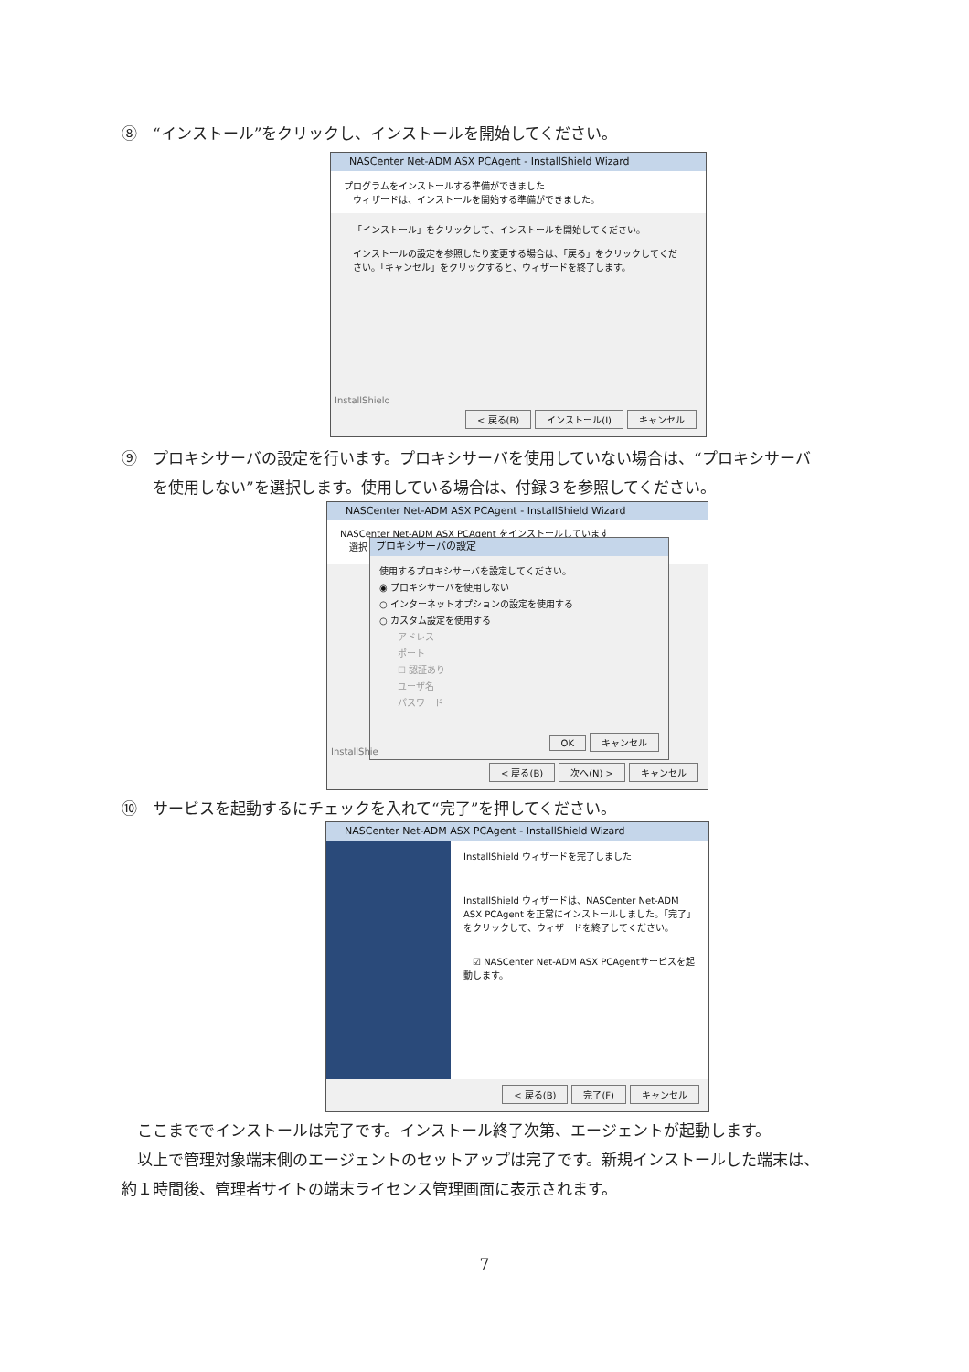⑧　“インストール”をクリックし、インストールを開始してください。
NASCenter Net-ADM ASX PCAgent - InstallShield Wizard
プログラムをインストールする準備ができました
　ウィザードは、インストールを開始する準備ができました。
「インストール」をクリックして、インストールを開始してください。
インストールの設定を参照したり変更する場合は、「戻る」をクリックしてください。「キャンセル」をクリックすると、ウィザードを終了します。
InstallShield
< 戻る(B) インストール(I) キャンセル
⑨　プロキシサーバの設定を行います。プロキシサーバを使用していない場合は、“プロキシサーバ
　　を使用しない”を選択します。使用している場合は、付録３を参照してください。
NASCenter Net-ADM ASX PCAgent - InstallShield Wizard
NASCenter Net-ADM ASX PCAgent をインストールしています
　選択
プロキシサーバの設定
使用するプロキシサーバを設定してください。
◉ プロキシサーバを使用しない
○ インターネットオプションの設定を使用する
○ カスタム設定を使用する
　　アドレス
　　ポート
　　☐ 認証あり
　　ユーザ名
　　パスワード
OK キャンセル
InstallShie
< 戻る(B) 次へ(N) > キャンセル
⑩　サービスを起動するにチェックを入れて“完了”を押してください。
NASCenter Net-ADM ASX PCAgent - InstallShield Wizard
InstallShield ウィザードを完了しました
InstallShield ウィザードは、NASCenter Net-ADM ASX PCAgent を正常にインストールしました。「完了」をクリックして、ウィザードを終了してください。
　☑ NASCenter Net-ADM ASX PCAgentサービスを起動します。
< 戻る(B) 完了(F) キャンセル
　ここまででインストールは完了です。インストール終了次第、エージェントが起動します。
　以上で管理対象端末側のエージェントのセットアップは完了です。新規インストールした端末は、
約１時間後、管理者サイトの端末ライセンス管理画面に表示されます。
7